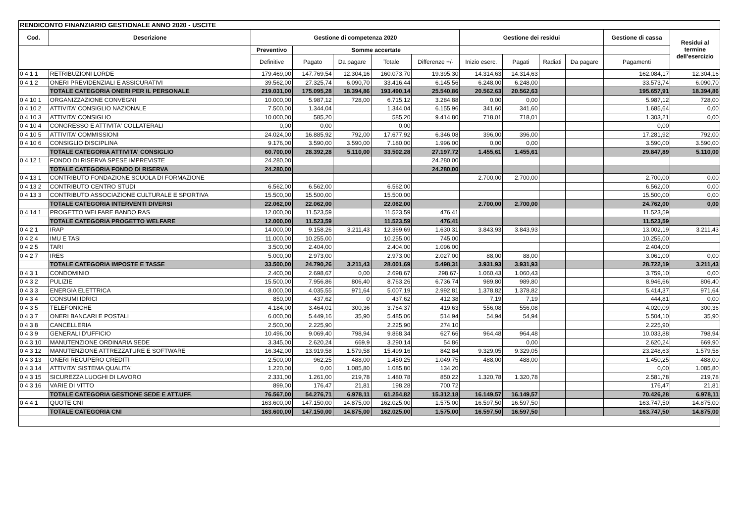| RENDICONTO FINANZIARIO GESTIONALE ANNO 2020 - USCITE | | | | | | | | | | | | |
| Cod. | Descrizione | Gestione di competenza 2020 | | | | | Gestione dei residui | | | | Gestione di cassa | Residui al termine dell'esercizio |
| | | Preventivo | Somme accertate | | | | | | | | | |
| | | Definitive | Pagato | Da pagare | Totale | Differenze +/- | Inizio eserc. | Pagati | Radiati | Da pagare | Pagamenti | |
| 0 4 1 1 | RETRIBUZIONI LORDE | 179.469,00 | 147.769,54 | 12.304,16 | 160.073,70 | 19.395,30 | 14.314,63 | 14.314,63 | | | 162.084,17 | 12.304,16 |
| 0 4 1 2 | ONERI PREVIDENZIALI E ASSICURATIVI | 39.562,00 | 27.325,74 | 6.090,70 | 33.416,44 | 6.145,56 | 6.248,00 | 6.248,00 | | | 33.573,74 | 6.090,70 |
| | TOTALE CATEGORIA ONERI PER IL PERSONALE | 219.031,00 | 175.095,28 | 18.394,86 | 193.490,14 | 25.540,86 | 20.562,63 | 20.562,63 | | | 195.657,91 | 18.394,86 |
| 0 4 10 1 | ORGANIZZAZIONE CONVEGNI | 10.000,00 | 5.987,12 | 728,00 | 6.715,12 | 3.284,88 | 0,00 | 0,00 | | | 5.987,12 | 728,00 |
| 0 4 10 2 | ATTIVITA' CONSIGLIO NAZIONALE | 7.500,00 | 1.344,04 | | 1.344,04 | 6.155,96 | 341,60 | 341,60 | | | 1.685,64 | 0,00 |
| 0 4 10 3 | ATTIVITA' CONSIGLIO | 10.000,00 | 585,20 | | 585,20 | 9.414,80 | 718,01 | 718,01 | | | 1.303,21 | 0,00 |
| 0 4 10 4 | CONGRESSO E ATTIVITA' COLLATERALI | 0,00 | 0,00 | | 0,00 | | | | | | 0,00 | |
| 0 4 10 5 | ATTIVITA' COMMISSIONI | 24.024,00 | 16.885,92 | 792,00 | 17.677,92 | 6.346,08 | 396,00 | 396,00 | | | 17.281,92 | 792,00 |
| 0 4 10 6 | CONSIGLIO DISCIPLINA | 9.176,00 | 3.590,00 | 3.590,00 | 7.180,00 | 1.996,00 | 0,00 | 0,00 | | | 3.590,00 | 3.590,00 |
| | TOTALE CATEGORIA ATTIVITA' CONSIGLIO | 60.700,00 | 28.392,28 | 5.110,00 | 33.502,28 | 27.197,72 | 1.455,61 | 1.455,61 | | | 29.847,89 | 5.110,00 |
| 0 4 12 1 | FONDO DI RISERVA SPESE IMPREVISTE | 24.280,00 | | | | 24.280,00 | | | | | | |
| | TOTALE CATEGORIA FONDO DI RISERVA | 24.280,00 | | | | 24.280,00 | | | | | | |
| 0 4 13 1 | CONTRIBUTO FONDAZIONE SCUOLA DI FORMAZIONE | | | | | | 2.700,00 | 2.700,00 | | | 2.700,00 | 0,00 |
| 0 4 13 2 | CONTRIBUTO CENTRO STUDI | 6.562,00 | 6.562,00 | | 6.562,00 | | | | | | 6.562,00 | 0,00 |
| 0 4 13 3 | CONTRIBUTO ASSOCIAZIONE CULTURALE E SPORTIVA | 15.500,00 | 15.500,00 | | 15.500,00 | | | | | | 15.500,00 | 0,00 |
| | TOTALE CATEGORIA INTERVENTI DIVERSI | 22.062,00 | 22.062,00 | | 22.062,00 | | 2.700,00 | 2.700,00 | | | 24.762,00 | 0,00 |
| 0 4 14 1 | PROGETTO WELFARE BANDO RAS | 12.000,00 | 11.523,59 | | 11.523,59 | 476,41 | | | | | 11.523,59 | |
| | TOTALE CATEGORIA PROGETTO WELFARE | 12.000,00 | 11.523,59 | | 11.523,59 | 476,41 | | | | | 11.523,59 | |
| 0 4 2 1 | IRAP | 14.000,00 | 9.158,26 | 3.211,43 | 12.369,69 | 1.630,31 | 3.843,93 | 3.843,93 | | | 13.002,19 | 3.211,43 |
| 0 4 2 4 | IMU E TASI | 11.000,00 | 10.255,00 | | 10.255,00 | 745,00 | | | | | 10.255,00 | |
| 0 4 2 5 | TARI | 3.500,00 | 2.404,00 | | 2.404,00 | 1.096,00 | | | | | 2.404,00 | |
| 0 4 2 7 | IRES | 5.000,00 | 2.973,00 | | 2.973,00 | 2.027,00 | 88,00 | 88,00 | | | 3.061,00 | 0,00 |
| | TOTALE CATEGORIA IMPOSTE E TASSE | 33.500,00 | 24.790,26 | 3.211,43 | 28.001,69 | 5.498,31 | 3.931,93 | 3.931,93 | | | 28.722,19 | 3.211,43 |
| 0 4 3 1 | CONDOMINIO | 2.400,00 | 2.698,67 | 0,00 | 2.698,67 | 298,67- | 1.060,43 | 1.060,43 | | | 3.759,10 | 0,00 |
| 0 4 3 2 | PULIZIE | 15.500,00 | 7.956,86 | 806,40 | 8.763,26 | 6.736,74 | 989,80 | 989,80 | | | 8.946,66 | 806,40 |
| 0 4 3 3 | ENERGIA ELETTRICA | 8.000,00 | 4.035,55 | 971,64 | 5.007,19 | 2.992,81 | 1.378,82 | 1.378,82 | | | 5.414,37 | 971,64 |
| 0 4 3 4 | CONSUMI IDRICI | 850,00 | 437,62 | 0 | 437,62 | 412,38 | 7,19 | 7,19 | | | 444,81 | 0,00 |
| 0 4 3 5 | TELEFONICHE | 4.184,00 | 3.464,01 | 300,36 | 3.764,37 | 419,63 | 556,08 | 556,08 | | | 4.020,09 | 300,36 |
| 0 4 3 7 | ONERI BANCARI E POSTALI | 6.000,00 | 5.449,16 | 35,90 | 5.485,06 | 514,94 | 54,94 | 54,94 | | | 5.504,10 | 35,90 |
| 0 4 3 8 | CANCELLERIA | 2.500,00 | 2.225,90 | | 2.225,90 | 274,10 | | | | | 2.225,90 | |
| 0 4 3 9 | GENERALI D'UFFICIO | 10.496,00 | 9.069,40 | 798,94 | 9.868,34 | 627,66 | 964,48 | 964,48 | | | 10.033,88 | 798,94 |
| 0 4 3 10 | MANUTENZIONE ORDINARIA SEDE | 3.345,00 | 2.620,24 | 669,9 | 3.290,14 | 54,86 | | 0,00 | | | 2.620,24 | 669,90 |
| 0 4 3 12 | MANUTENZIONE ATTREZZATURE E SOFTWARE | 16.342,00 | 13.919,58 | 1.579,58 | 15.499,16 | 842,84 | 9.329,05 | 9.329,05 | | | 23.248,63 | 1.579,58 |
| 0 4 3 13 | ONERI RECUPERO CREDITI | 2.500,00 | 962,25 | 488,00 | 1.450,25 | 1.049,75 | 488,00 | 488,00 | | | 1.450,25 | 488,00 |
| 0 4 3 14 | ATTIVITA' SISTEMA QUALITA' | 1.220,00 | 0,00 | 1.085,80 | 1.085,80 | 134,20 | | | | | 0,00 | 1.085,80 |
| 0 4 3 15 | SICUREZZA LUOGHI DI LAVORO | 2.331,00 | 1.261,00 | 219,78 | 1.480,78 | 850,22 | 1.320,78 | 1.320,78 | | | 2.581,78 | 219,78 |
| 0 4 3 16 | VARIE DI VITTO | 899,00 | 176,47 | 21,81 | 198,28 | 700,72 | | | | | 176,47 | 21,81 |
| | TOTALE CATEGORIA GESTIONE SEDE E ATT.UFF. | 76.567,00 | 54.276,71 | 6.978,11 | 61.254,82 | 15.312,18 | 16.149,57 | 16.149,57 | | | 70.426,28 | 6.978,11 |
| 0 4 4 1 | QUOTE CNI | 163.600,00 | 147.150,00 | 14.875,00 | 162.025,00 | 1.575,00 | 16.597,50 | 16.597,50 | | | 163.747,50 | 14.875,00 |
| | TOTALE CATEGORIA CNI | 163.600,00 | 147.150,00 | 14.875,00 | 162.025,00 | 1.575,00 | 16.597,50 | 16.597,50 | | | 163.747,50 | 14.875,00 |